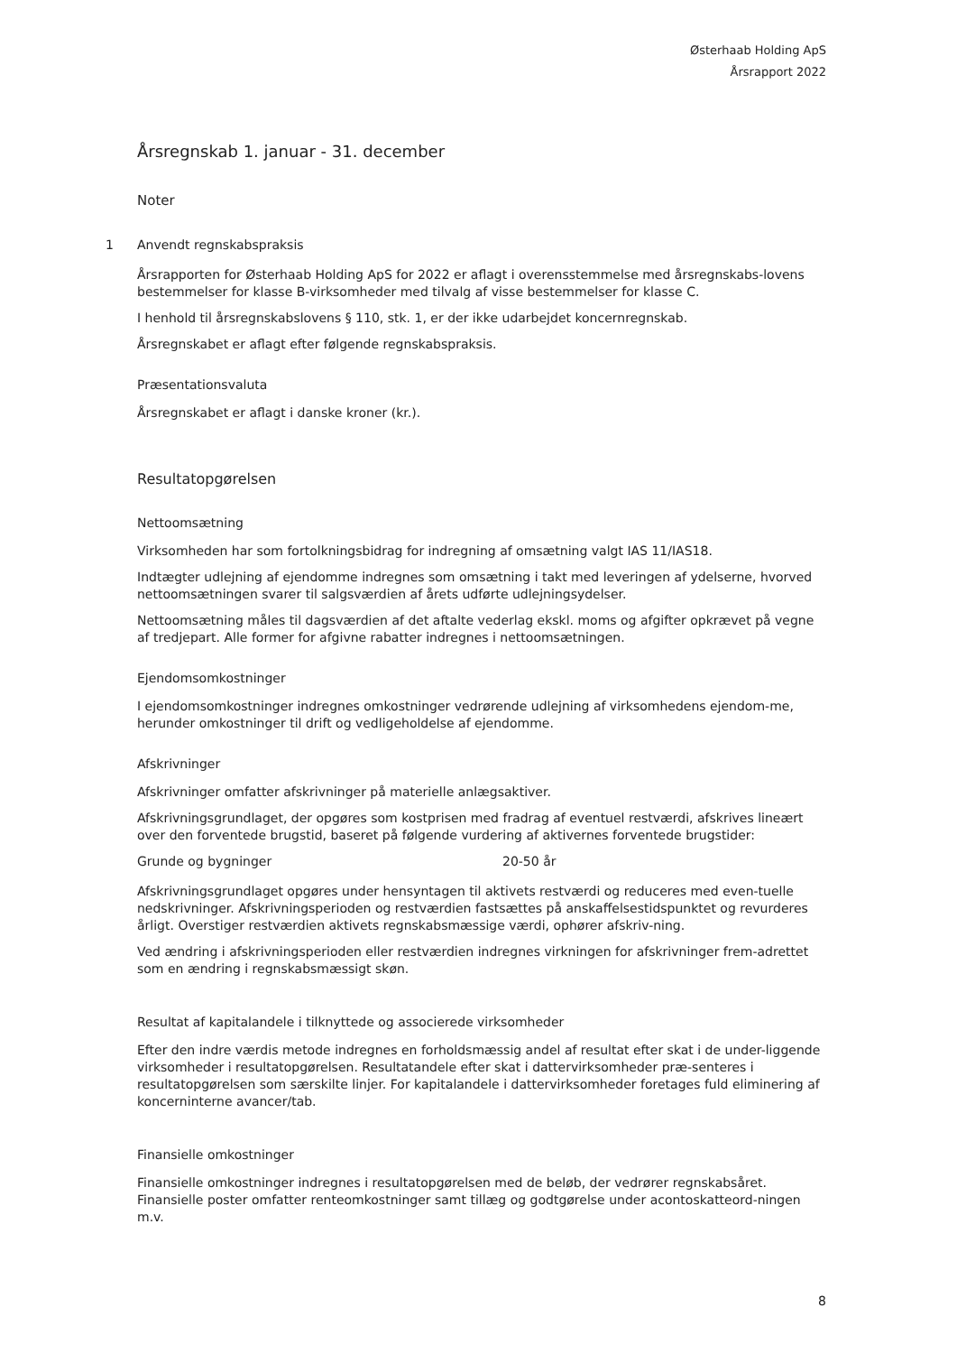Østerhaab Holding ApS
Årsrapport 2022
Årsregnskab 1. januar - 31. december
Noter
1 Anvendt regnskabspraksis
Årsrapporten for Østerhaab Holding ApS for 2022 er aflagt i overensstemmelse med årsregnskabs-lovens bestemmelser for klasse B-virksomheder med tilvalg af visse bestemmelser for klasse C.
I henhold til årsregnskabslovens § 110, stk. 1, er der ikke udarbejdet koncernregnskab.
Årsregnskabet er aflagt efter følgende regnskabspraksis.
Præsentationsvaluta
Årsregnskabet er aflagt i danske kroner (kr.).
Resultatopgørelsen
Nettoomsætning
Virksomheden har som fortolkningsbidrag for indregning af omsætning valgt IAS 11/IAS18.
Indtægter udlejning af ejendomme indregnes som omsætning i takt med leveringen af ydelserne, hvorved nettoomsætningen svarer til salgsværdien af årets udførte udlejningsydelser.
Nettoomsætning måles til dagsværdien af det aftalte vederlag ekskl. moms og afgifter opkrævet på vegne af tredjepart. Alle former for afgivne rabatter indregnes i nettoomsætningen.
Ejendomsomkostninger
I ejendomsomkostninger indregnes omkostninger vedrørende udlejning af virksomhedens ejendom-me, herunder omkostninger til drift og vedligeholdelse af ejendomme.
Afskrivninger
Afskrivninger omfatter afskrivninger på materielle anlægsaktiver.
Afskrivningsgrundlaget, der opgøres som kostprisen med fradrag af eventuel restværdi, afskrives lineært over den forventede brugstid, baseret på følgende vurdering af aktivernes forventede brugstider:
Grunde og bygninger 20-50 år
Afskrivningsgrundlaget opgøres under hensyntagen til aktivets restværdi og reduceres med even-tuelle nedskrivninger. Afskrivningsperioden og restværdien fastsættes på anskaffelsestidspunktet og revurderes årligt. Overstiger restværdien aktivets regnskabsmæssige værdi, ophører afskriv-ning.
Ved ændring i afskrivningsperioden eller restværdien indregnes virkningen for afskrivninger frem-adrettet som en ændring i regnskabsmæssigt skøn.
Resultat af kapitalandele i tilknyttede og associerede virksomheder
Efter den indre værdis metode indregnes en forholdsmæssig andel af resultat efter skat i de under-liggende virksomheder i resultatopgørelsen. Resultatandele efter skat i dattervirksomheder præ-senteres i resultatopgørelsen som særskilte linjer. For kapitalandele i dattervirksomheder foretages fuld eliminering af koncerninterne avancer/tab.
Finansielle omkostninger
Finansielle omkostninger indregnes i resultatopgørelsen med de beløb, der vedrører regnskabsåret. Finansielle poster omfatter renteomkostninger samt tillæg og godtgørelse under acontoskatteord-ningen m.v.
8